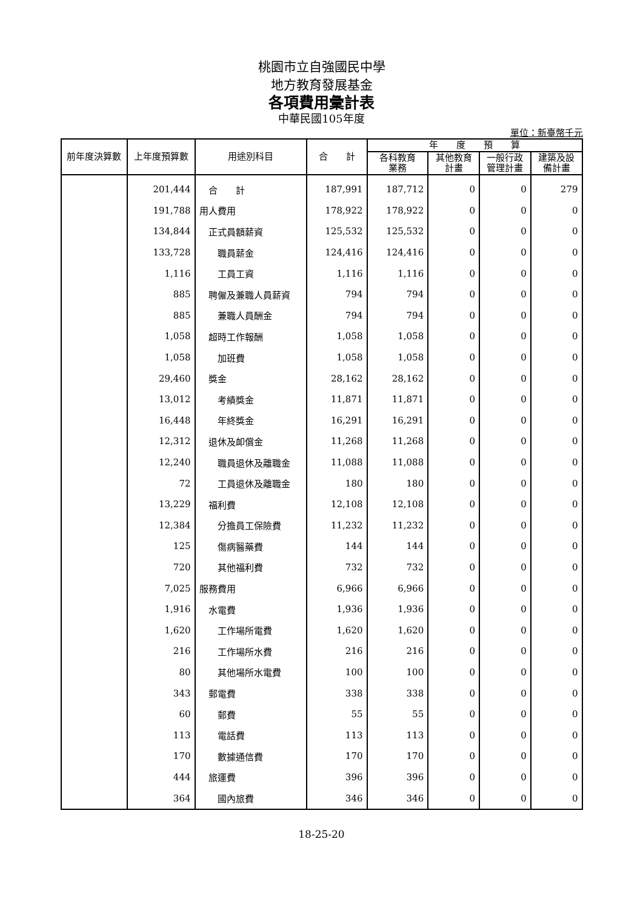桃園市立自強國民中學
地方教育發展基金
各項費用彙計表
中華民國105年度
單位：新臺幣千元
| 前年度決算數 | 上年度預算數 | 用途別科目 | 合 計 | 年 度 預 算 | | | |
| --- | --- | --- | --- | --- | --- | --- | --- |
| | | | | 各科教育 業務 | 其他教育 計畫 | 一般行政 管理計畫 | 建築及設 備計畫 |
| | 201,444 | 合 計 | 187,991 | 187,712 | 0 | 0 | 279 |
| | 191,788 | 用人費用 | 178,922 | 178,922 | 0 | 0 | 0 |
| | 134,844 | 正式員額薪資 | 125,532 | 125,532 | 0 | 0 | 0 |
| | 133,728 | 職員薪金 | 124,416 | 124,416 | 0 | 0 | 0 |
| | 1,116 | 工員工資 | 1,116 | 1,116 | 0 | 0 | 0 |
| | 885 | 聘僱及兼職人員薪資 | 794 | 794 | 0 | 0 | 0 |
| | 885 | 兼職人員酬金 | 794 | 794 | 0 | 0 | 0 |
| | 1,058 | 超時工作報酬 | 1,058 | 1,058 | 0 | 0 | 0 |
| | 1,058 | 加班費 | 1,058 | 1,058 | 0 | 0 | 0 |
| | 29,460 | 獎金 | 28,162 | 28,162 | 0 | 0 | 0 |
| | 13,012 | 考績獎金 | 11,871 | 11,871 | 0 | 0 | 0 |
| | 16,448 | 年終獎金 | 16,291 | 16,291 | 0 | 0 | 0 |
| | 12,312 | 退休及卹償金 | 11,268 | 11,268 | 0 | 0 | 0 |
| | 12,240 | 職員退休及離職金 | 11,088 | 11,088 | 0 | 0 | 0 |
| | 72 | 工員退休及離職金 | 180 | 180 | 0 | 0 | 0 |
| | 13,229 | 福利費 | 12,108 | 12,108 | 0 | 0 | 0 |
| | 12,384 | 分擔員工保險費 | 11,232 | 11,232 | 0 | 0 | 0 |
| | 125 | 傷病醫藥費 | 144 | 144 | 0 | 0 | 0 |
| | 720 | 其他福利費 | 732 | 732 | 0 | 0 | 0 |
| | 7,025 | 服務費用 | 6,966 | 6,966 | 0 | 0 | 0 |
| | 1,916 | 水電費 | 1,936 | 1,936 | 0 | 0 | 0 |
| | 1,620 | 工作場所電費 | 1,620 | 1,620 | 0 | 0 | 0 |
| | 216 | 工作場所水費 | 216 | 216 | 0 | 0 | 0 |
| | 80 | 其他場所水電費 | 100 | 100 | 0 | 0 | 0 |
| | 343 | 郵電費 | 338 | 338 | 0 | 0 | 0 |
| | 60 | 郵費 | 55 | 55 | 0 | 0 | 0 |
| | 113 | 電話費 | 113 | 113 | 0 | 0 | 0 |
| | 170 | 數據通信費 | 170 | 170 | 0 | 0 | 0 |
| | 444 | 旅運費 | 396 | 396 | 0 | 0 | 0 |
| | 364 | 國內旅費 | 346 | 346 | 0 | 0 | 0 |
18-25-20